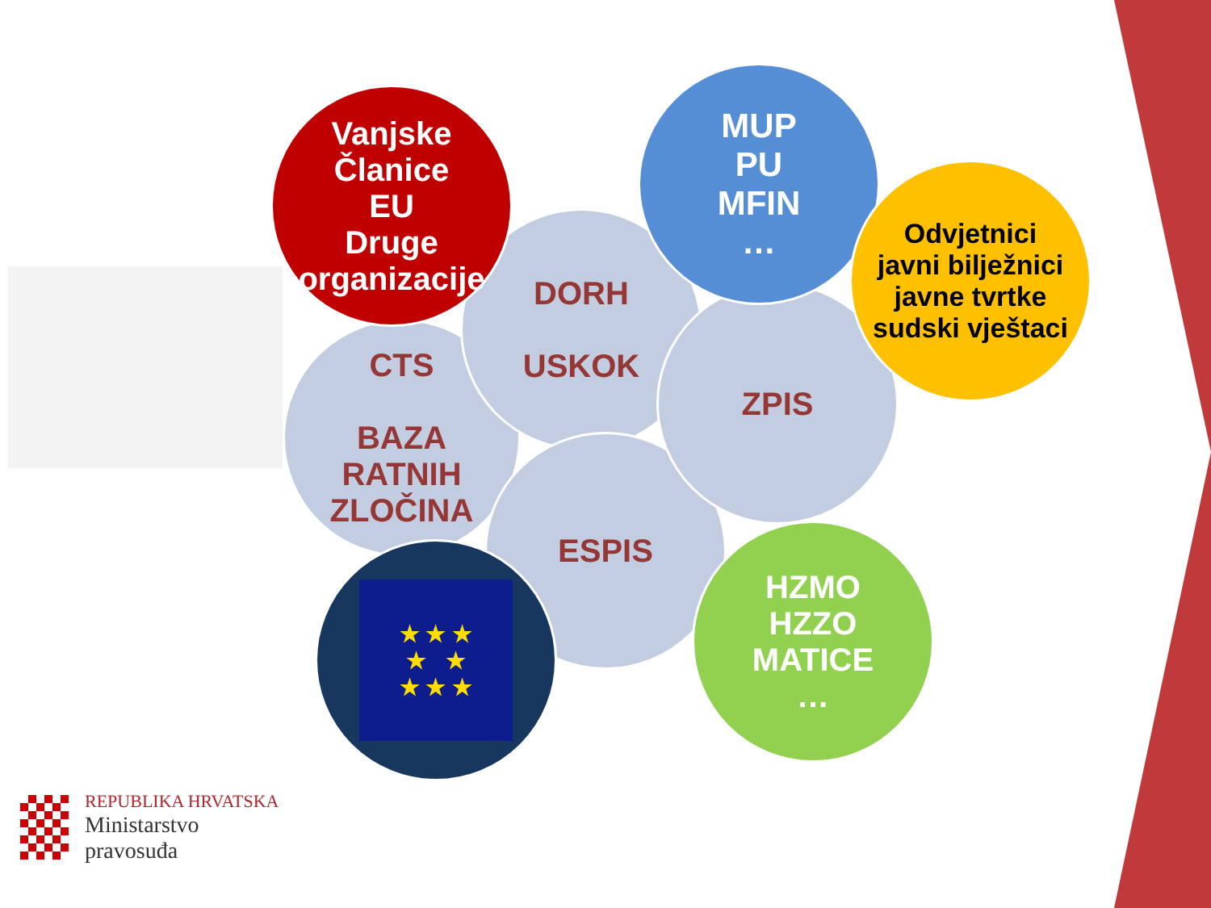CTS
BAZA
RATNIH
ZLOČINA
DORH
USKOK
ESPIS
ZPIS
Vanjske
Članice
EU
Druge
organizacije
MUP
PU
MFIN
…
Odvjetnici
javni bilježnici
javne tvrtke
sudski vještaci
★ ★ ★
★ ★
★ ★ ★
HZMO
HZZO
MATICE
…
REPUBLIKA HRVATSKA
Ministarstvo
pravosuđa